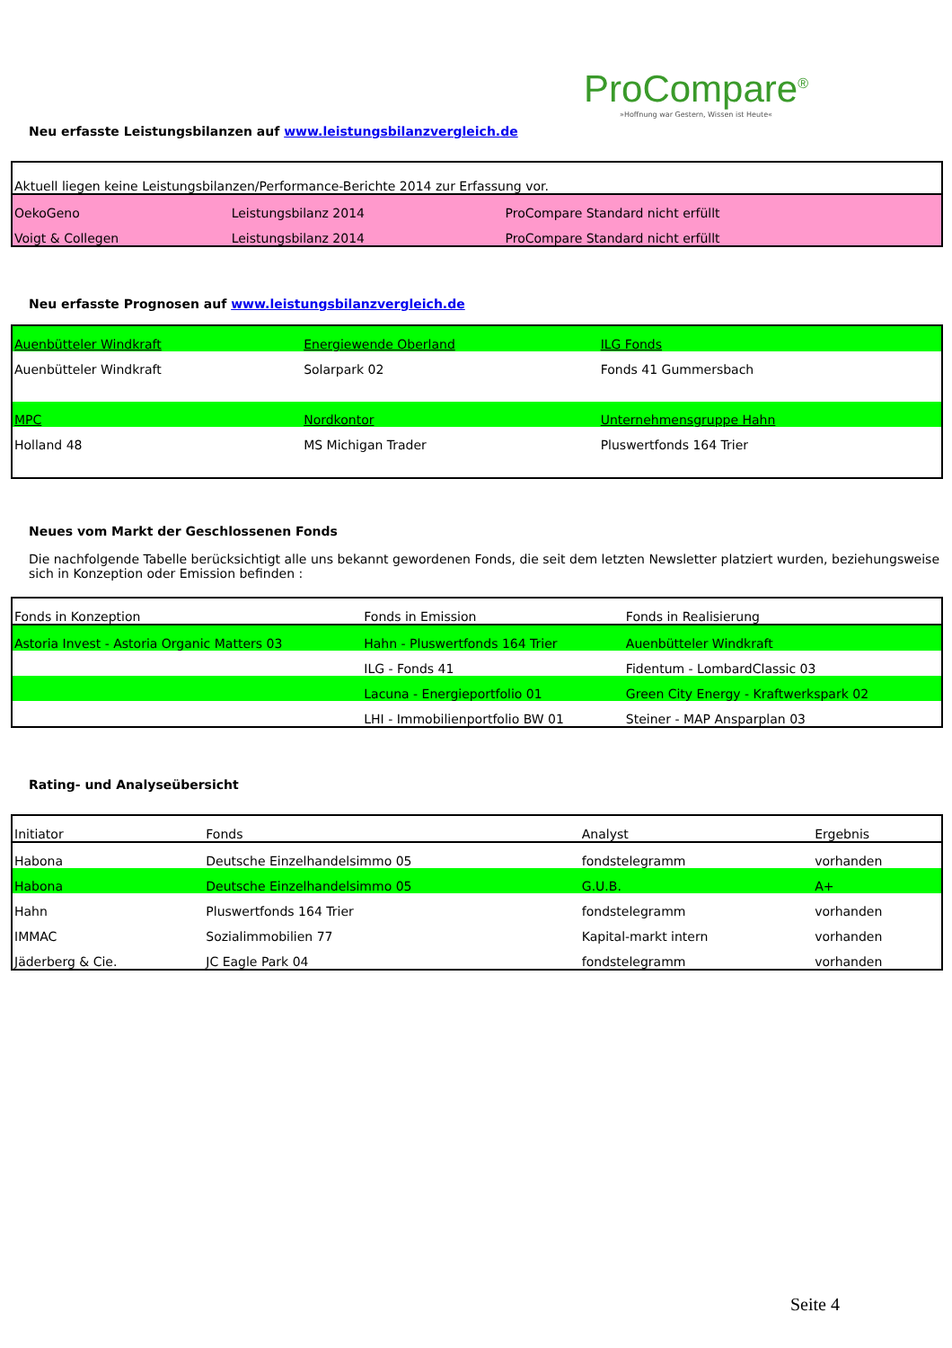ProCompare<sup>®</sup>
»Hoffnung war Gestern, Wissen ist Heute«
Neu erfasste Leistungsbilanzen auf www.leistungsbilanzvergleich.de
| Aktuell liegen keine Leistungsbilanzen/Performance-Berichte 2014 zur Erfassung vor. | | |
| OekoGeno | Leistungsbilanz 2014 | ProCompare Standard nicht erfüllt |
| Voigt & Collegen | Leistungsbilanz 2014 | ProCompare Standard nicht erfüllt |
Neu erfasste Prognosen auf www.leistungsbilanzvergleich.de
| Auenbütteler Windkraft | Energiewende Oberland | ILG Fonds |
| Auenbütteler Windkraft | Solarpark 02 | Fonds 41 Gummersbach |
| MPC | Nordkontor | Unternehmensgruppe Hahn |
| Holland 48 | MS Michigan Trader | Pluswertfonds 164 Trier |
Neues vom Markt der Geschlossenen Fonds
Die nachfolgende Tabelle berücksichtigt alle uns bekannt gewordenen Fonds, die seit dem letzten Newsletter platziert wurden, beziehungsweise sich in Konzeption oder Emission befinden :
| Fonds in Konzeption | Fonds in Emission | Fonds in Realisierung |
| Astoria Invest - Astoria Organic Matters 03 | Hahn - Pluswertfonds 164 Trier | Auenbütteler Windkraft |
| | ILG - Fonds 41 | Fidentum - LombardClassic 03 |
| | Lacuna - Energieportfolio 01 | Green City Energy - Kraftwerkspark 02 |
| | LHI - Immobilienportfolio BW 01 | Steiner - MAP Ansparplan 03 |
Rating- und Analyseübersicht
| Initiator | Fonds | Analyst | Ergebnis |
| Habona | Deutsche Einzelhandelsimmo 05 | fondstelegramm | vorhanden |
| Habona | Deutsche Einzelhandelsimmo 05 | G.U.B. | A+ |
| Hahn | Pluswertfonds 164 Trier | fondstelegramm | vorhanden |
| IMMAC | Sozialimmobilien 77 | Kapital-markt intern | vorhanden |
| Jäderberg & Cie. | JC Eagle Park 04 | fondstelegramm | vorhanden |
Seite 4